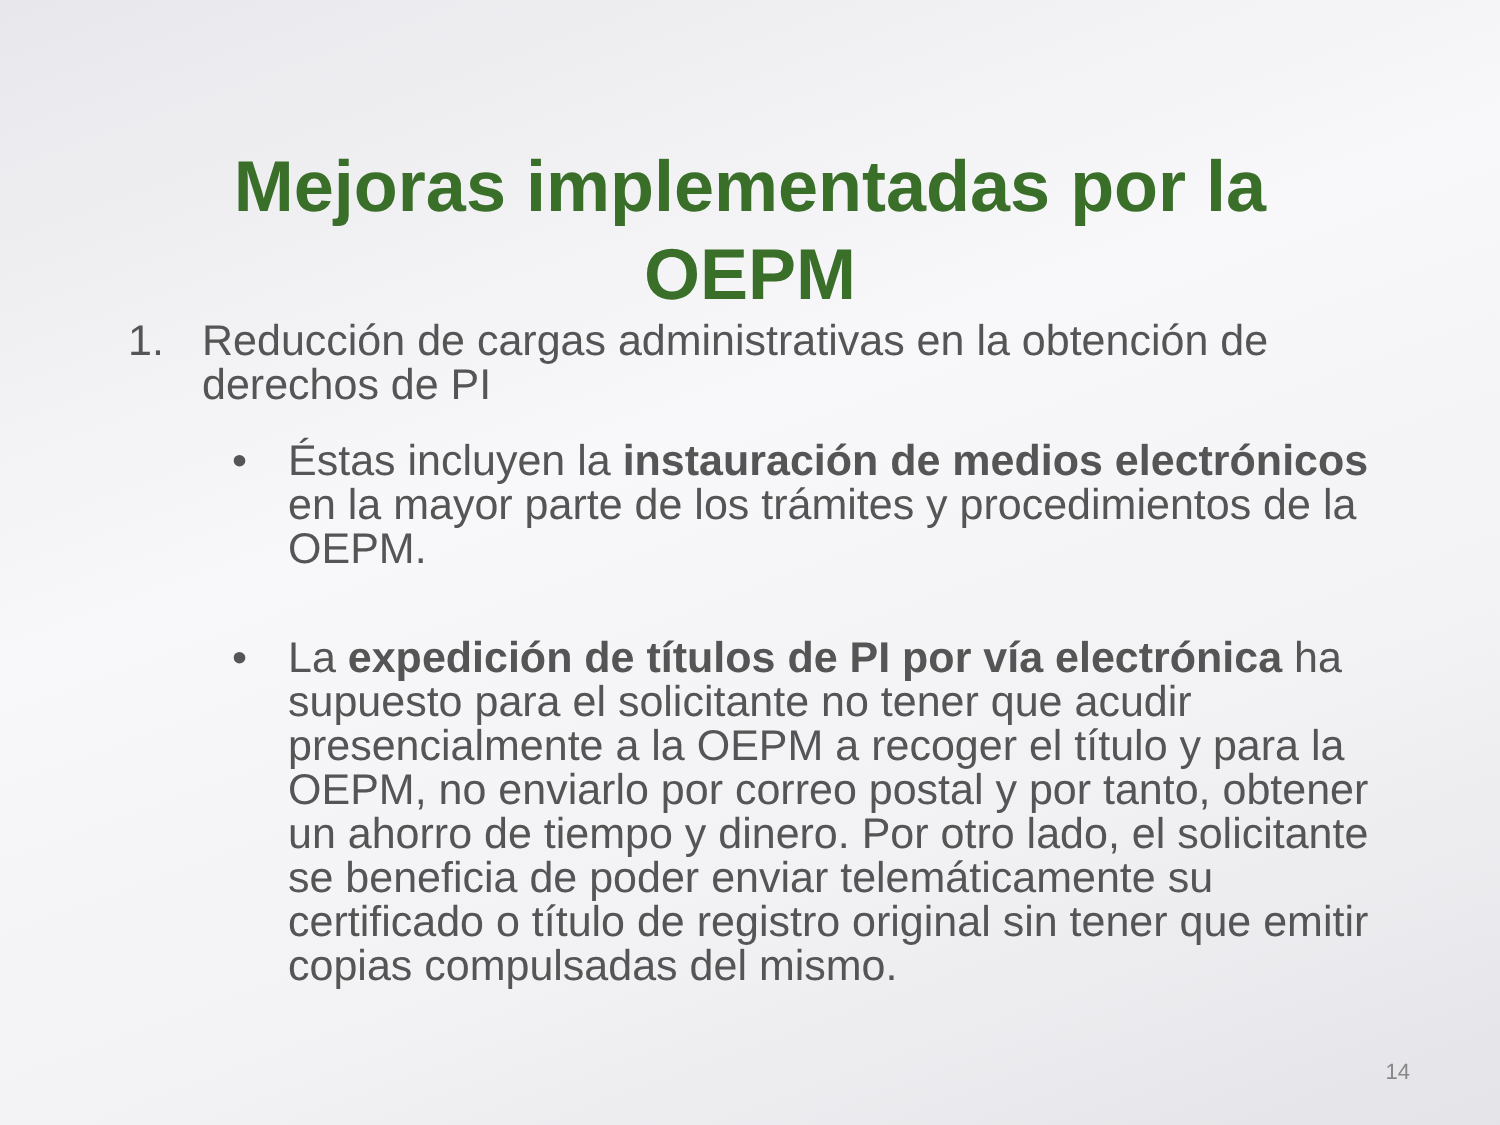Mejoras implementadas por la
OEPM
1. Reducción de cargas administrativas en la obtención de derechos de PI
• Éstas incluyen la instauración de medios electrónicos en la mayor parte de los trámites y procedimientos de la OEPM.
• La expedición de títulos de PI por vía electrónica ha supuesto para el solicitante no tener que acudir presencialmente a la OEPM a recoger el título y para la OEPM, no enviarlo por correo postal y por tanto, obtener un ahorro de tiempo y dinero. Por otro lado, el solicitante se beneficia de poder enviar telemáticamente su certificado o título de registro original sin tener que emitir copias compulsadas del mismo.
14